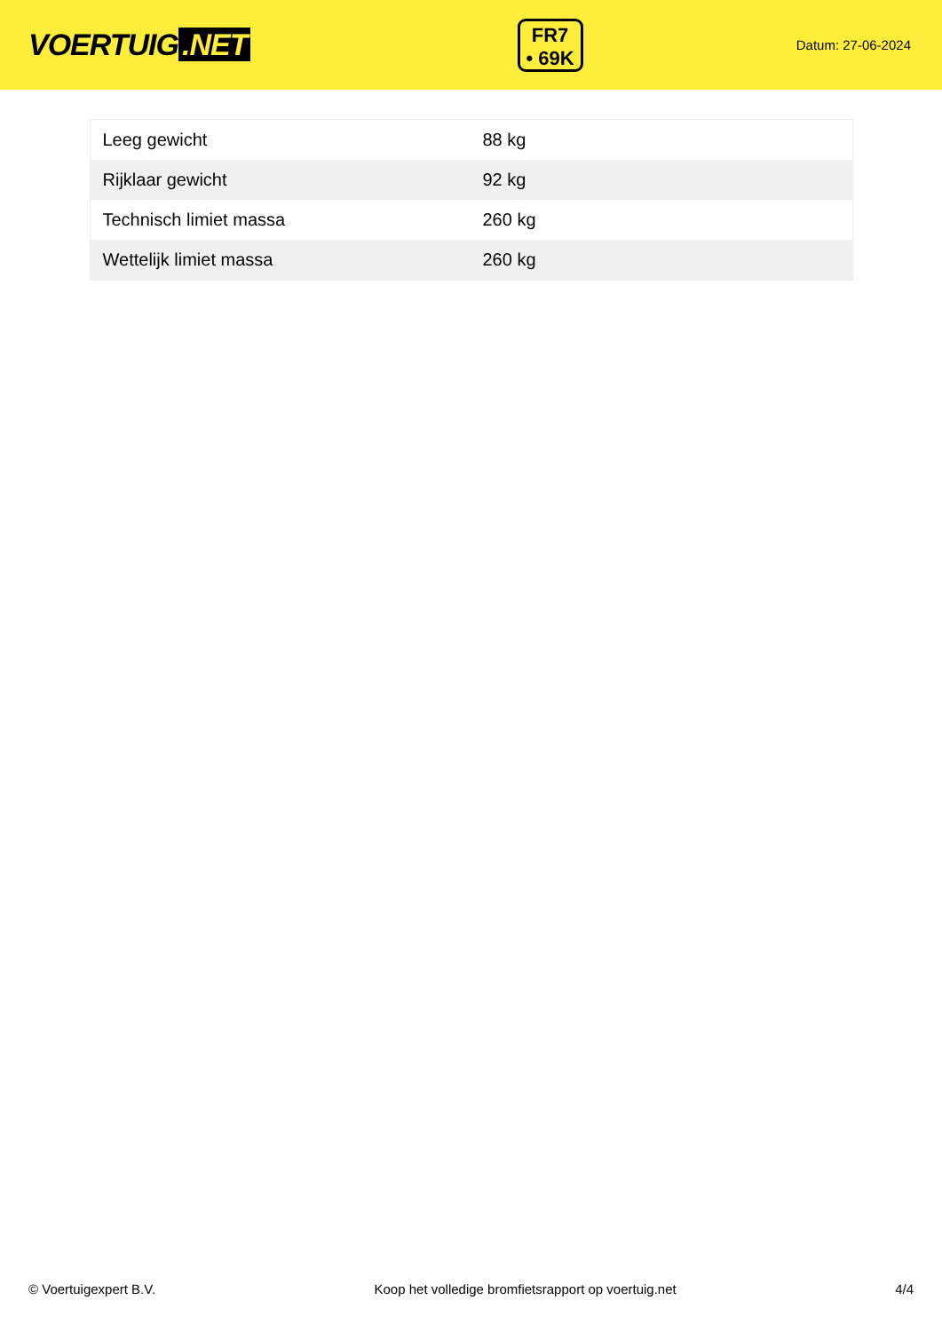VOERTUIG.NET
FR7
• 69K
Datum: 27-06-2024
| Leeg gewicht | 88 kg |
| Rijklaar gewicht | 92 kg |
| Technisch limiet massa | 260 kg |
| Wettelijk limiet massa | 260 kg |
© Voertuigexpert B.V. Koop het volledige bromfietsrapport op voertuig.net 4/4